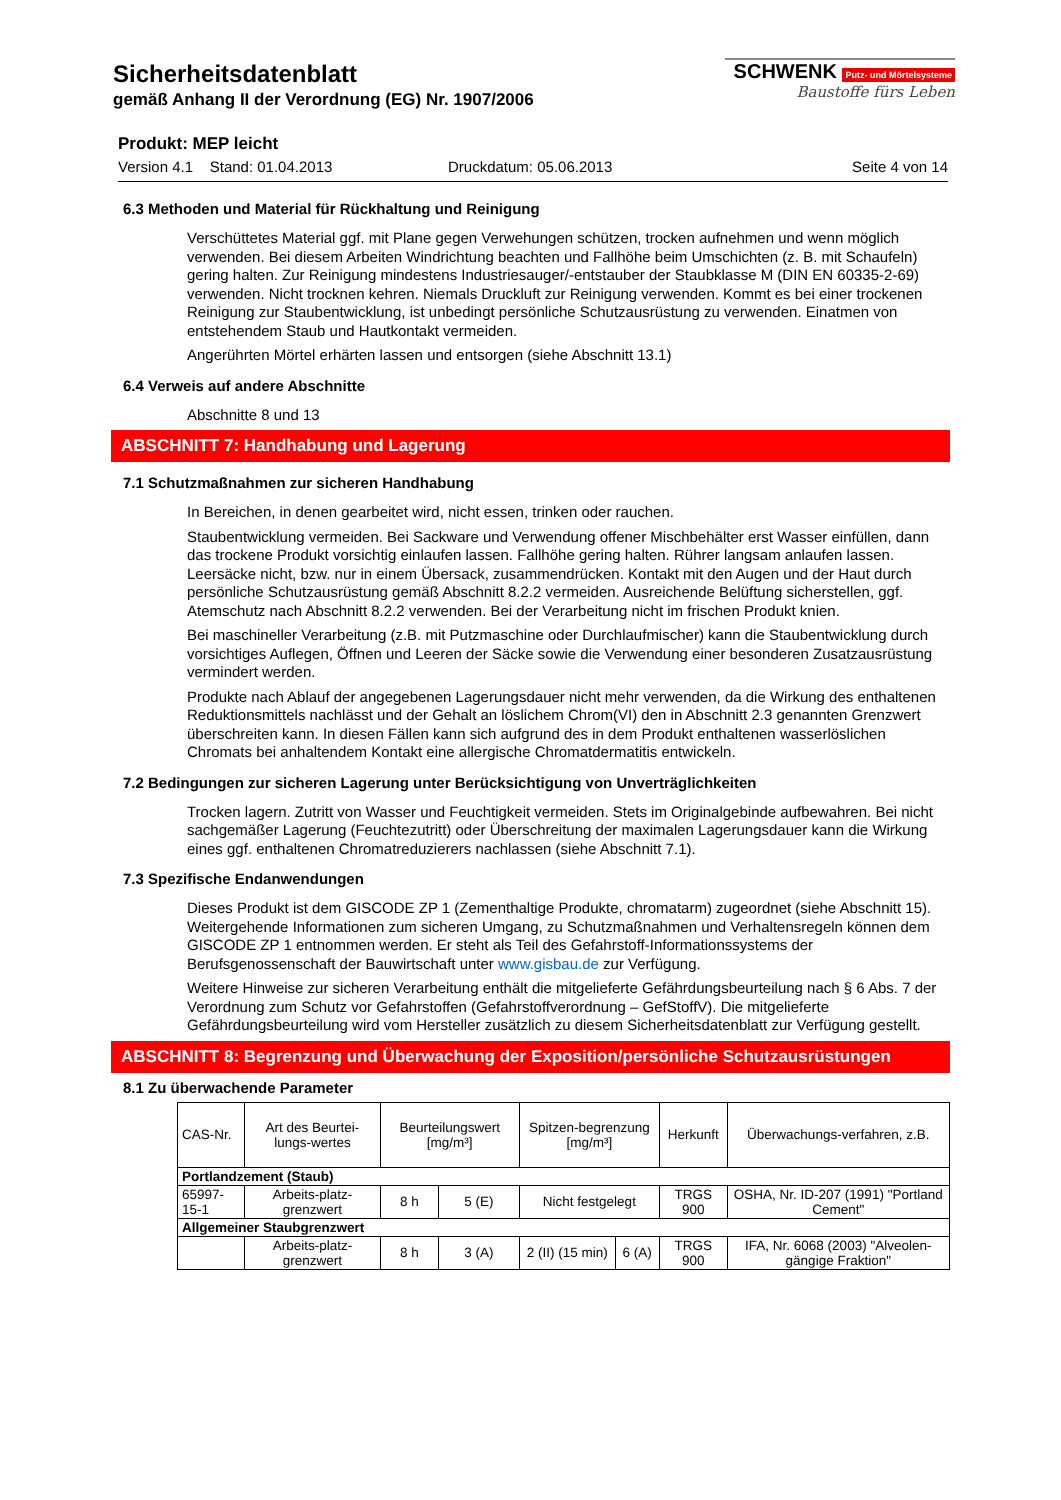SCHWENK Putz- und Mörtelsysteme
Baustoffe fürs Leben
Sicherheitsdatenblatt
gemäß Anhang II der Verordnung (EG) Nr. 1907/2006
Produkt: MEP leicht
Version 4.1 Stand: 01.04.2013 Druckdatum: 05.06.2013 Seite 4 von 14
6.3 Methoden und Material für Rückhaltung und Reinigung
Verschüttetes Material ggf. mit Plane gegen Verwehungen schützen, trocken aufnehmen und wenn möglich verwenden. Bei diesem Arbeiten Windrichtung beachten und Fallhöhe beim Umschichten (z. B. mit Schaufeln) gering halten. Zur Reinigung mindestens Industriesauger/-entstauber der Staubklasse M (DIN EN 60335-2-69) verwenden. Nicht trocknen kehren. Niemals Druckluft zur Reinigung verwenden. Kommt es bei einer trockenen Reinigung zur Staubentwicklung, ist unbedingt persönliche Schutzausrüstung zu verwenden. Einatmen von entstehendem Staub und Hautkontakt vermeiden.
Angerührten Mörtel erhärten lassen und entsorgen (siehe Abschnitt 13.1)
6.4 Verweis auf andere Abschnitte
Abschnitte 8 und 13
ABSCHNITT 7: Handhabung und Lagerung
7.1 Schutzmaßnahmen zur sicheren Handhabung
In Bereichen, in denen gearbeitet wird, nicht essen, trinken oder rauchen.
Staubentwicklung vermeiden. Bei Sackware und Verwendung offener Mischbehälter erst Wasser einfüllen, dann das trockene Produkt vorsichtig einlaufen lassen. Fallhöhe gering halten. Rührer langsam anlaufen lassen. Leersäcke nicht, bzw. nur in einem Übersack, zusammendrücken. Kontakt mit den Augen und der Haut durch persönliche Schutzausrüstung gemäß Abschnitt 8.2.2 vermeiden. Ausreichende Belüftung sicherstellen, ggf. Atemschutz nach Abschnitt 8.2.2 verwenden. Bei der Verarbeitung nicht im frischen Produkt knien.
Bei maschineller Verarbeitung (z.B. mit Putzmaschine oder Durchlaufmischer) kann die Staubentwicklung durch vorsichtiges Auflegen, Öffnen und Leeren der Säcke sowie die Verwendung einer besonderen Zusatzausrüstung vermindert werden.
Produkte nach Ablauf der angegebenen Lagerungsdauer nicht mehr verwenden, da die Wirkung des enthaltenen Reduktionsmittels nachlässt und der Gehalt an löslichem Chrom(VI) den in Abschnitt 2.3 genannten Grenzwert überschreiten kann. In diesen Fällen kann sich aufgrund des in dem Produkt enthaltenen wasserlöslichen Chromats bei anhaltendem Kontakt eine allergische Chromatdermatitis entwickeln.
7.2 Bedingungen zur sicheren Lagerung unter Berücksichtigung von Unverträglichkeiten
Trocken lagern. Zutritt von Wasser und Feuchtigkeit vermeiden. Stets im Originalgebinde aufbewahren. Bei nicht sachgemäßer Lagerung (Feuchtezutritt) oder Überschreitung der maximalen Lagerungsdauer kann die Wirkung eines ggf. enthaltenen Chromatreduzierers nachlassen (siehe Abschnitt 7.1).
7.3 Spezifische Endanwendungen
Dieses Produkt ist dem GISCODE ZP 1 (Zementhaltige Produkte, chromatarm) zugeordnet (siehe Abschnitt 15). Weitergehende Informationen zum sicheren Umgang, zu Schutzmaßnahmen und Verhaltensregeln können dem GISCODE ZP 1 entnommen werden. Er steht als Teil des Gefahrstoff-Informationssystems der Berufsgenossenschaft der Bauwirtschaft unter www.gisbau.de zur Verfügung.
Weitere Hinweise zur sicheren Verarbeitung enthält die mitgelieferte Gefährdungsbeurteilung nach § 6 Abs. 7 der Verordnung zum Schutz vor Gefahrstoffen (Gefahrstoffverordnung – GefStoffV). Die mitgelieferte Gefährdungsbeurteilung wird vom Hersteller zusätzlich zu diesem Sicherheitsdatenblatt zur Verfügung gestellt.
ABSCHNITT 8: Begrenzung und Überwachung der Exposition/persönliche Schutzausrüstungen
8.1 Zu überwachende Parameter
| CAS-Nr. | Art des Beurtei-lungs-wertes | Beurteilungswert [mg/m³] | | Spitzen-begrenzung [mg/m³] | | Herkunft | Überwachungs-verfahren, z.B. |
| Portlandzement (Staub) | | | | | | | |
| 65997-15-1 | Arbeits-platz-grenzwert | 8 h | 5 (E) | Nicht festgelegt | | TRGS 900 | OSHA, Nr. ID-207 (1991) "Portland Cement" |
| Allgemeiner Staubgrenzwert | | | | | | | |
| | Arbeits-platz-grenzwert | 8 h | 3 (A) | 2 (II) (15 min) | 6 (A) | TRGS 900 | IFA, Nr. 6068 (2003) "Alveolen-gängige Fraktion" |